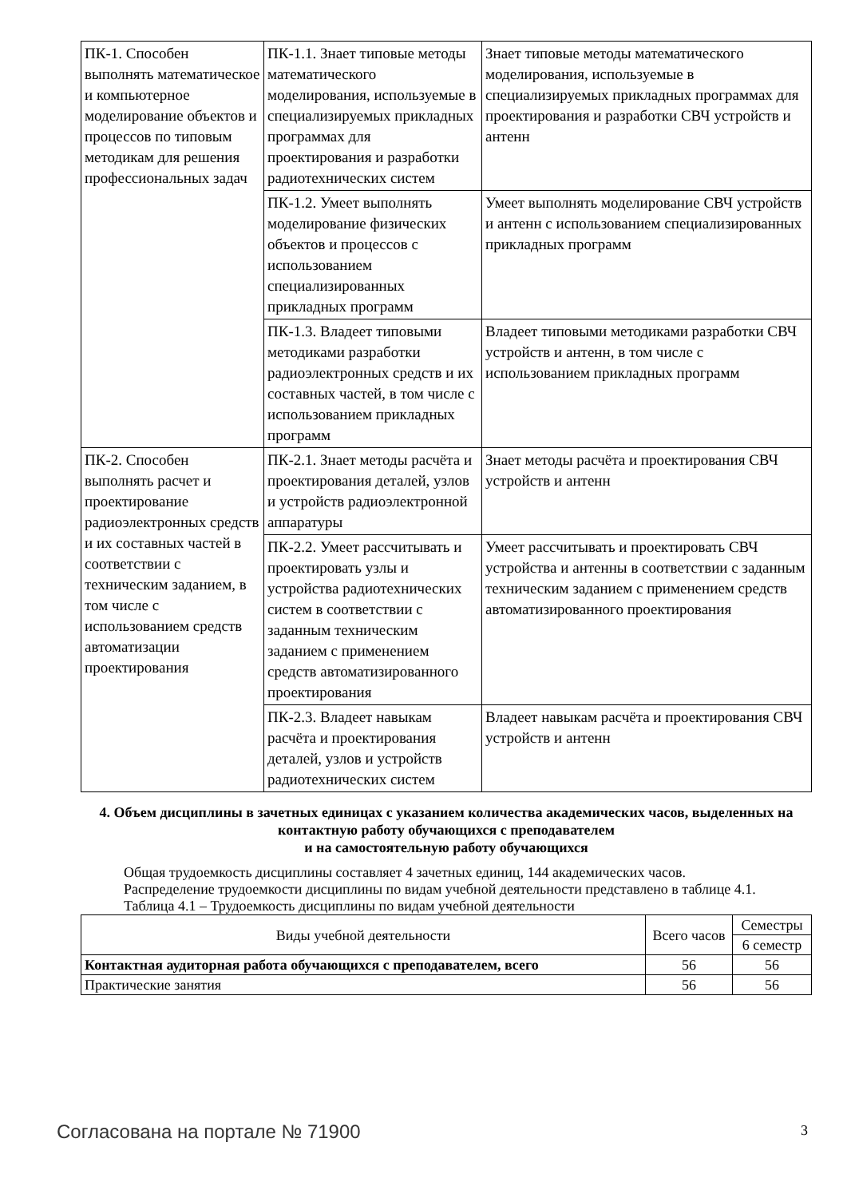| ПК-1. Способен выполнять математическое и компьютерное моделирование объектов и процессов по типовым методикам для решения профессиональных задач | ПК-1.1. Знает типовые методы математического моделирования, используемые в специализируемых прикладных программах для проектирования и разработки радиотехнических систем | Знает типовые методы математического моделирования, используемые в специализируемых прикладных программах для проектирования и разработки СВЧ устройств и антенн |
| | ПК-1.2. Умеет выполнять моделирование физических объектов и процессов с использованием специализированных прикладных программ | Умеет выполнять моделирование СВЧ устройств и антенн с использованием специализированных прикладных программ |
| | ПК-1.3. Владеет типовыми методиками разработки радиоэлектронных средств и их составных частей, в том числе с использованием прикладных программ | Владеет типовыми методиками разработки СВЧ устройств и антенн, в том числе с использованием прикладных программ |
| ПК-2. Способен выполнять расчет и проектирование радиоэлектронных средств и их составных частей в соответствии с техническим заданием, в том числе с использованием средств автоматизации проектирования | ПК-2.1. Знает методы расчёта и проектирования деталей, узлов и устройств радиоэлектронной аппаратуры | Знает методы расчёта и проектирования СВЧ устройств и антенн |
| | ПК-2.2. Умеет рассчитывать и проектировать узлы и устройства радиотехнических систем в соответствии с заданным техническим заданием с применением средств автоматизированного проектирования | Умеет рассчитывать и проектировать СВЧ устройства и антенны в соответствии с заданным техническим заданием с применением средств автоматизированного проектирования |
| | ПК-2.3. Владеет навыкам расчёта и проектирования деталей, узлов и устройств радиотехнических систем | Владеет навыкам расчёта и проектирования СВЧ устройств и антенн |
4. Объем дисциплины в зачетных единицах с указанием количества академических часов, выделенных на контактную работу обучающихся с преподавателем
и на самостоятельную работу обучающихся
Общая трудоемкость дисциплины составляет 4 зачетных единиц, 144 академических часов.
Распределение трудоемкости дисциплины по видам учебной деятельности представлено в таблице 4.1.
Таблица 4.1 – Трудоемкость дисциплины по видам учебной деятельности
| Виды учебной деятельности | Всего часов | Семестры |
| --- | --- | --- |
| | | 6 семестр |
| Контактная аудиторная работа обучающихся с преподавателем, всего | 56 | 56 |
| Практические занятия | 56 | 56 |
Согласована на портале № 71900 3